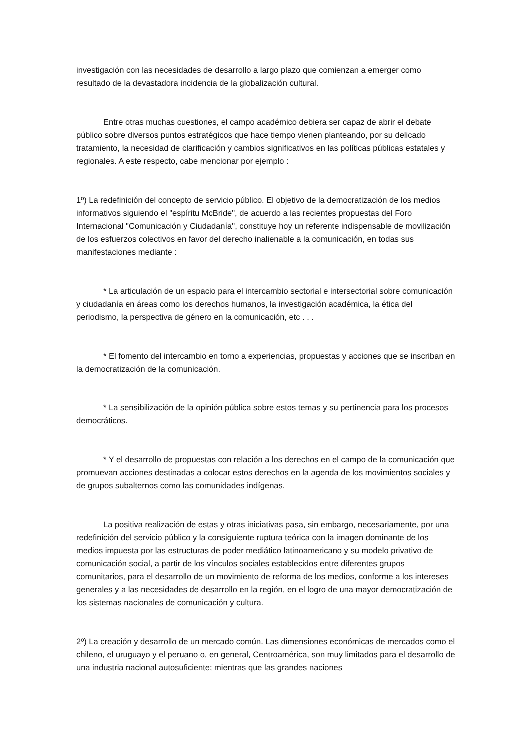investigación con las necesidades de desarrollo a largo plazo que comienzan a emerger como resultado de la devastadora incidencia de la globalización cultural.
Entre otras muchas cuestiones, el campo académico debiera ser capaz de abrir el debate público sobre diversos puntos estratégicos que hace tiempo vienen planteando, por su delicado tratamiento, la necesidad de clarificación y cambios significativos en las políticas públicas estatales y regionales. A este respecto, cabe mencionar por ejemplo :
1º) La redefinición del concepto de servicio público. El objetivo de la democratización de los medios informativos siguiendo el "espíritu McBride", de acuerdo a las recientes propuestas del Foro Internacional "Comunicación y Ciudadanía", constituye hoy un referente indispensable de movilización de los esfuerzos colectivos en favor del derecho inalienable a la comunicación, en todas sus manifestaciones mediante :
* La articulación de un espacio para el intercambio sectorial e intersectorial sobre comunicación y ciudadanía en áreas como los derechos humanos, la investigación académica, la ética del periodismo, la perspectiva de género en la comunicación, etc . . .
* El fomento del intercambio en torno a experiencias, propuestas y acciones que se inscriban en la democratización de la comunicación.
* La sensibilización de la opinión pública sobre estos temas y su pertinencia para los procesos democráticos.
* Y el desarrollo de propuestas con relación a los derechos en el campo de la comunicación que promuevan acciones destinadas a colocar estos derechos en la agenda de los movimientos sociales y de grupos subalternos como las comunidades indígenas.
La positiva realización de estas y otras iniciativas pasa, sin embargo, necesariamente, por una redefinición del servicio público y la consiguiente ruptura teórica con la imagen dominante de los medios impuesta por las estructuras de poder mediático latinoamericano y su modelo privativo de comunicación social, a partir de los vínculos sociales establecidos entre diferentes grupos comunitarios, para el desarrollo de un movimiento de reforma de los medios, conforme a los intereses generales y a las necesidades de desarrollo en la región, en el logro de una mayor democratización de los sistemas nacionales de comunicación y cultura.
2º) La creación y desarrollo de un mercado común. Las dimensiones económicas de mercados como el chileno, el uruguayo y el peruano o, en general, Centroamérica, son muy limitados para el desarrollo de una industria nacional autosuficiente; mientras que las grandes naciones